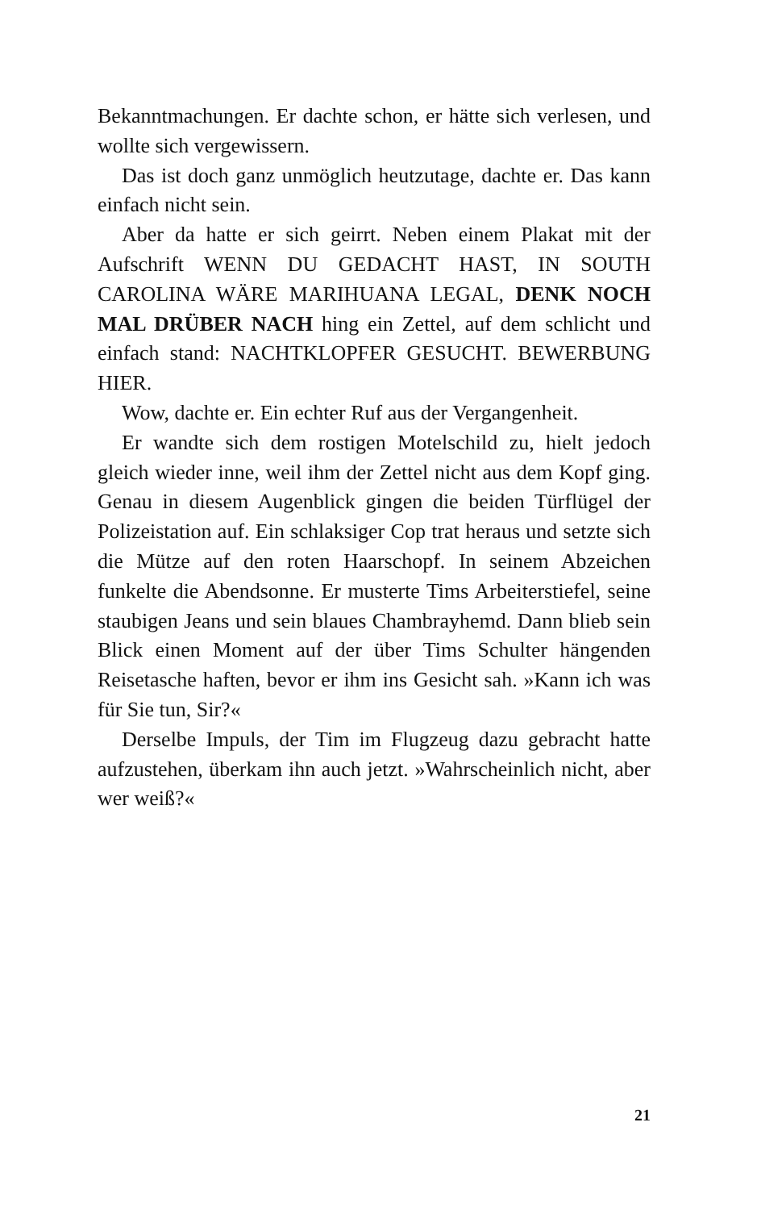Bekanntmachungen. Er dachte schon, er hätte sich verlesen, und wollte sich vergewissern.
Das ist doch ganz unmöglich heutzutage, dachte er. Das kann einfach nicht sein.
Aber da hatte er sich geirrt. Neben einem Plakat mit der Aufschrift WENN DU GEDACHT HAST, IN SOUTH CAROLINA WÄRE MARIHUANA LEGAL, DENK NOCH MAL DRÜBER NACH hing ein Zettel, auf dem schlicht und einfach stand: NACHTKLOPFER GESUCHT. BEWERBUNG HIER.
Wow, dachte er. Ein echter Ruf aus der Vergangenheit.
Er wandte sich dem rostigen Motelschild zu, hielt jedoch gleich wieder inne, weil ihm der Zettel nicht aus dem Kopf ging. Genau in diesem Augenblick gingen die beiden Türflügel der Polizeistation auf. Ein schlaksiger Cop trat heraus und setzte sich die Mütze auf den roten Haarschopf. In seinem Abzeichen funkelte die Abendsonne. Er musterte Tims Arbeiterstiefel, seine staubigen Jeans und sein blaues Chambrayhemd. Dann blieb sein Blick einen Moment auf der über Tims Schulter hängenden Reisetasche haften, bevor er ihm ins Gesicht sah. »Kann ich was für Sie tun, Sir?«
Derselbe Impuls, der Tim im Flugzeug dazu gebracht hatte aufzustehen, überkam ihn auch jetzt. »Wahrscheinlich nicht, aber wer weiß?«
21